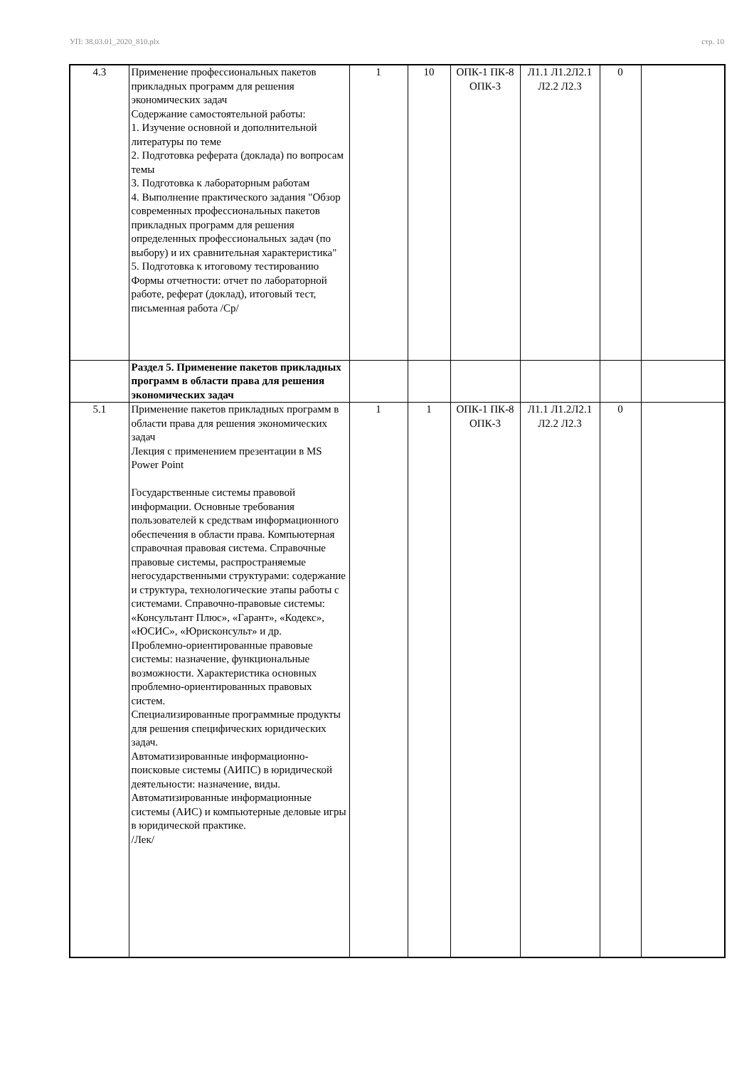УП: 38.03.01_2020_810.plx стр. 10
| 4.3 | Применение профессиональных пакетов прикладных программ для решения экономических задач Содержание самостоятельной работы: 1. Изучение основной и дополнительной литературы по теме 2. Подготовка реферата (доклада) по вопросам темы 3. Подготовка к лабораторным работам 4. Выполнение практического задания "Обзор современных профессиональных пакетов прикладных программ для решения определенных профессиональных задач (по выбору) и их сравнительная характеристика" 5. Подготовка к итоговому тестированию Формы отчетности: отчет по лабораторной работе, реферат (доклад), итоговый тест, письменная работа /Ср/ | 1 | 10 | ОПК-1 ПК-8 ОПК-3 | Л1.1 Л1.2Л2.1 Л2.2 Л2.3 | 0 | |
| | Раздел 5. Применение пакетов прикладных программ в области права для решения экономических задач | | | | | | |
| 5.1 | Применение пакетов прикладных программ в области права для решения экономических задач Лекция с применением презентации в MS Power Point Государственные системы правовой информации. Основные требования пользователей к средствам информационного обеспечения в области права. Компьютерная справочная правовая система. Справочные правовые системы, распространяемые негосударственными структурами: содержание и структура, технологические этапы работы с системами. Справочно-правовые системы: «Консультант Плюс», «Гарант», «Кодекс», «ЮСИС», «Юрисконсульт» и др. Проблемно-ориентированные правовые системы: назначение, функциональные возможности. Характеристика основных проблемно-ориентированных правовых систем. Специализированные программные продукты для решения специфических юридических задач. Автоматизированные информационно-поисковые системы (АИПС) в юридической деятельности: назначение, виды. Автоматизированные информационные системы (АИС) и компьютерные деловые игры в юридической практике. /Лек/ | 1 | 1 | ОПК-1 ПК-8 ОПК-3 | Л1.1 Л1.2Л2.1 Л2.2 Л2.3 | 0 | |